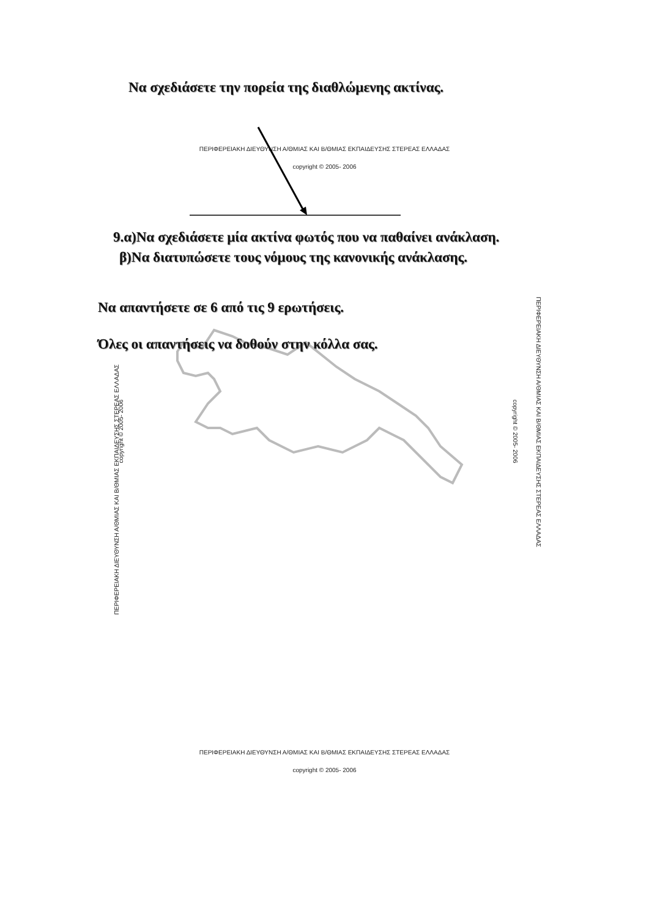Να σχεδιάσετε την πορεία της διαθλώμενης ακτίνας.
ΠΕΡΙΦΕΡΕΙΑΚΗ ΔΙΕΥΘΥΝΣΗ Α/ΘΜΙΑΣ ΚΑΙ Β/ΘΜΙΑΣ ΕΚΠΑΙΔΕΥΣΗΣ ΣΤΕΡΕΑΣ ΕΛΛΑΔΑΣ
copyright © 2005- 2006
9.α)Να σχεδιάσετε μία ακτίνα φωτός που να παθαίνει ανάκλαση.
β)Να διατυπώσετε τους νόμους της κανονικής ανάκλασης.
Να απαντήσετε σε 6 από τις 9 ερωτήσεις.
Όλες οι απαντήσεις να δοθούν στην κόλλα σας.
ΠΕΡΙΦΕΡΕΙΑΚΗ ΔΙΕΥΘΥΝΣΗ Α/ΘΜΙΑΣ ΚΑΙ Β/ΘΜΙΑΣ ΕΚΠΑΙΔΕΥΣΗΣ ΣΤΕΡΕΑΣ ΕΛΛΑΔΑΣ
copyright © 2005- 2006
ΠΕΡΙΦΕΡΕΙΑΚΗ ΔΙΕΥΘΥΝΣΗ Α/ΘΜΙΑΣ ΚΑΙ Β/ΘΜΙΑΣ ΕΚΠΑΙΔΕΥΣΗΣ ΣΤΕΡΕΑΣ ΕΛΛΑΔΑΣ
copyright © 2005- 2006
ΠΕΡΙΦΕΡΕΙΑΚΗ ΔΙΕΥΘΥΝΣΗ Α/ΘΜΙΑΣ ΚΑΙ Β/ΘΜΙΑΣ ΕΚΠΑΙΔΕΥΣΗΣ ΣΤΕΡΕΑΣ ΕΛΛΑΔΑΣ
copyright © 2005- 2006